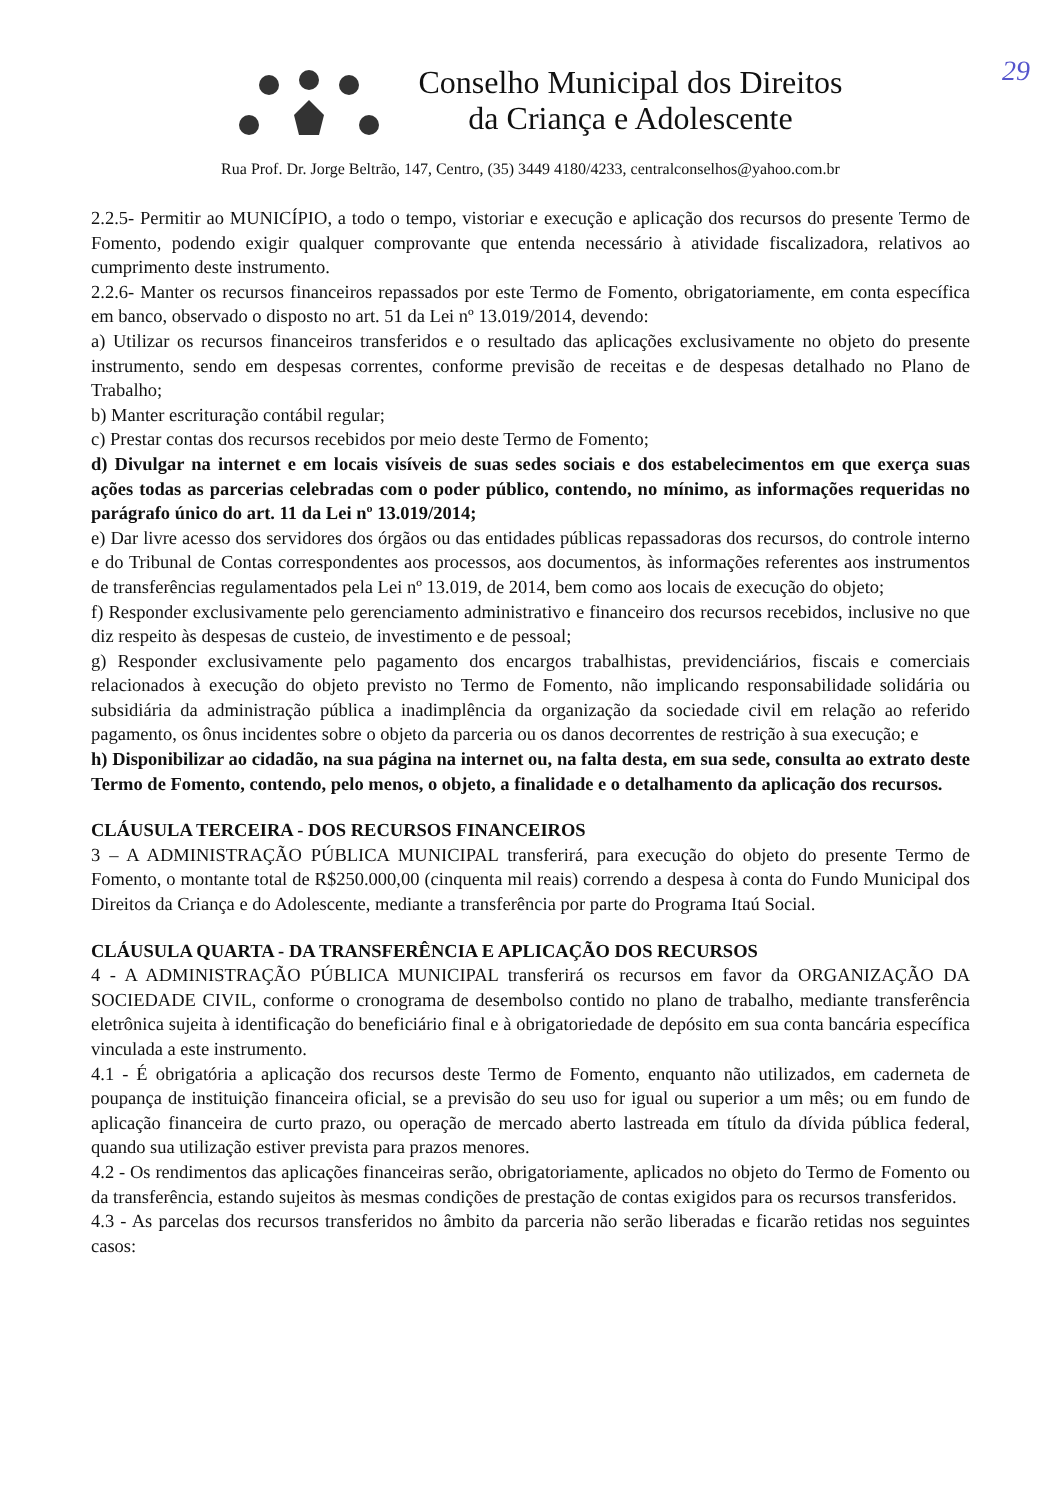29
Conselho Municipal dos Direitos
da Criança e Adolescente
Rua Prof. Dr. Jorge Beltrão, 147, Centro, (35) 3449 4180/4233, centralconselhos@yahoo.com.br
2.2.5- Permitir ao MUNICÍPIO, a todo o tempo, vistoriar e execução e aplicação dos recursos do presente Termo de Fomento, podendo exigir qualquer comprovante que entenda necessário à atividade fiscalizadora, relativos ao cumprimento deste instrumento.
2.2.6- Manter os recursos financeiros repassados por este Termo de Fomento, obrigatoriamente, em conta específica em banco, observado o disposto no art. 51 da Lei nº 13.019/2014, devendo:
a) Utilizar os recursos financeiros transferidos e o resultado das aplicações exclusivamente no objeto do presente instrumento, sendo em despesas correntes, conforme previsão de receitas e de despesas detalhado no Plano de Trabalho;
b) Manter escrituração contábil regular;
c) Prestar contas dos recursos recebidos por meio deste Termo de Fomento;
d) Divulgar na internet e em locais visíveis de suas sedes sociais e dos estabelecimentos em que exerça suas ações todas as parcerias celebradas com o poder público, contendo, no mínimo, as informações requeridas no parágrafo único do art. 11 da Lei nº 13.019/2014;
e) Dar livre acesso dos servidores dos órgãos ou das entidades públicas repassadoras dos recursos, do controle interno e do Tribunal de Contas correspondentes aos processos, aos documentos, às informações referentes aos instrumentos de transferências regulamentados pela Lei nº 13.019, de 2014, bem como aos locais de execução do objeto;
f) Responder exclusivamente pelo gerenciamento administrativo e financeiro dos recursos recebidos, inclusive no que diz respeito às despesas de custeio, de investimento e de pessoal;
g) Responder exclusivamente pelo pagamento dos encargos trabalhistas, previdenciários, fiscais e comerciais relacionados à execução do objeto previsto no Termo de Fomento, não implicando responsabilidade solidária ou subsidiária da administração pública a inadimplência da organização da sociedade civil em relação ao referido pagamento, os ônus incidentes sobre o objeto da parceria ou os danos decorrentes de restrição à sua execução; e
h) Disponibilizar ao cidadão, na sua página na internet ou, na falta desta, em sua sede, consulta ao extrato deste Termo de Fomento, contendo, pelo menos, o objeto, a finalidade e o detalhamento da aplicação dos recursos.
CLÁUSULA TERCEIRA - DOS RECURSOS FINANCEIROS
3 – A ADMINISTRAÇÃO PÚBLICA MUNICIPAL transferirá, para execução do objeto do presente Termo de Fomento, o montante total de R$250.000,00 (cinquenta mil reais) correndo a despesa à conta do Fundo Municipal dos Direitos da Criança e do Adolescente, mediante a transferência por parte do Programa Itaú Social.
CLÁUSULA QUARTA - DA TRANSFERÊNCIA E APLICAÇÃO DOS RECURSOS
4 - A ADMINISTRAÇÃO PÚBLICA MUNICIPAL transferirá os recursos em favor da ORGANIZAÇÃO DA SOCIEDADE CIVIL, conforme o cronograma de desembolso contido no plano de trabalho, mediante transferência eletrônica sujeita à identificação do beneficiário final e à obrigatoriedade de depósito em sua conta bancária específica vinculada a este instrumento.
4.1 - É obrigatória a aplicação dos recursos deste Termo de Fomento, enquanto não utilizados, em caderneta de poupança de instituição financeira oficial, se a previsão do seu uso for igual ou superior a um mês; ou em fundo de aplicação financeira de curto prazo, ou operação de mercado aberto lastreada em título da dívida pública federal, quando sua utilização estiver prevista para prazos menores.
4.2 - Os rendimentos das aplicações financeiras serão, obrigatoriamente, aplicados no objeto do Termo de Fomento ou da transferência, estando sujeitos às mesmas condições de prestação de contas exigidos para os recursos transferidos.
4.3 - As parcelas dos recursos transferidos no âmbito da parceria não serão liberadas e ficarão retidas nos seguintes casos: